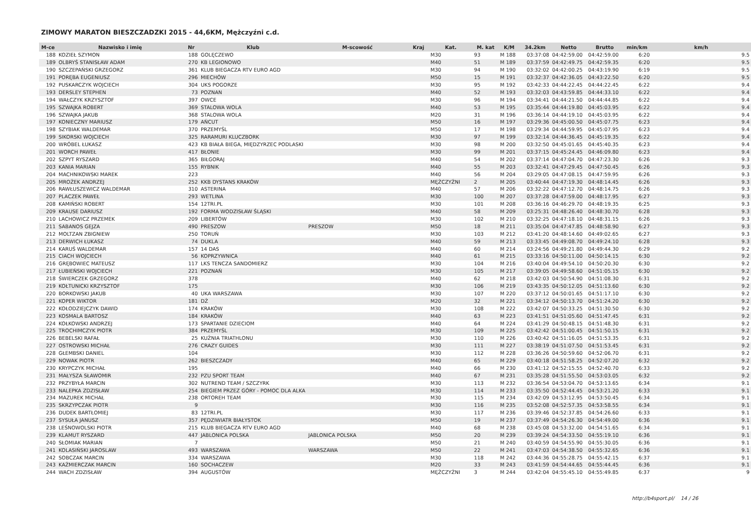ZIMOWY MARATON BIESZCZADZKI 2015 - 44,6KM, Mężczyźni c.d.
| M-ce | Nazwisko i imię | Nr | Klub | M-scowość | Kraj | Kat. | M. kat | K/M | 34.2km | Netto | Brutto | min/km | km/h |
| --- | --- | --- | --- | --- | --- | --- | --- | --- | --- | --- | --- | --- | --- |
| 188 | KOZIEŁ SZYMON | 188 | GOLĘCZEWO | | | M30 | 93 | M 188 | 03:37:08 | 04:42:59.00 | 04:42:59.00 | 6:20 | 9.5 |
| 189 | OLBRYŚ STANISŁAW ADAM | 270 | KB LEGIONOWO | | | M40 | 51 | M 189 | 03:37:59 | 04:42:49.75 | 04:42:59.35 | 6:20 | 9.5 |
| 190 | SZCZEPAŃSKI GRZEGORZ | 361 | KLUB BIEGACZA RTV EURO AGD | | | M30 | 94 | M 190 | 03:32:02 | 04:42:00.25 | 04:43:19.90 | 6:19 | 9.5 |
| 191 | PORĘBA EUGENIUSZ | 296 | MIECHÓW | | | M50 | 15 | M 191 | 03:32:37 | 04:42:36.05 | 04:43:22.50 | 6:20 | 9.5 |
| 192 | PUSKARCZYK WOJCIECH | 304 | UKS POGORZE | | | M30 | 95 | M 192 | 03:42:33 | 04:44:22.45 | 04:44:22.45 | 6:22 | 9.4 |
| 193 | DERSLEY STEPHEN | 73 | POZNAN | | | M40 | 52 | M 193 | 03:32:03 | 04:43:59.85 | 04:44:33.10 | 6:22 | 9.4 |
| 194 | WAŁCZYK KRZYSZTOF | 397 | OWCE | | | M30 | 96 | M 194 | 03:34:41 | 04:44:21.50 | 04:44:44.85 | 6:22 | 9.4 |
| 195 | SZWAJKA ROBERT | 369 | STALOWA WOLA | | | M40 | 53 | M 195 | 03:35:44 | 04:44:19.80 | 04:45:03.95 | 6:22 | 9.4 |
| 196 | SZWAJKA JAKUB | 368 | STALOWA WOLA | | | M20 | 31 | M 196 | 03:36:14 | 04:44:19.10 | 04:45:03.95 | 6:22 | 9.4 |
| 197 | KONIECZNY MARIUSZ | 179 | AŃCUT | | | M50 | 16 | M 197 | 03:29:36 | 04:45:00.50 | 04:45:07.75 | 6:23 | 9.4 |
| 198 | SZYBIAK WALDEMAR | 370 | PRZEMYŚL | | | M50 | 17 | M 198 | 03:29:34 | 04:44:59.95 | 04:45:07.95 | 6:23 | 9.4 |
| 199 | SIKORSKI WOJCIECH | 325 | RARAMURI KLUCZBORK | | | M30 | 97 | M 199 | 03:32:14 | 04:44:36.45 | 04:45:19.35 | 6:22 | 9.4 |
| 200 | WRÓBEL ŁUKASZ | 423 | KB BIAŁA BIEGA, MIĘDZYRZEC PODLASKI | | | M30 | 98 | M 200 | 03:32:50 | 04:45:01.65 | 04:45:40.35 | 6:23 | 9.4 |
| 201 | WORCH PAWEŁ | 417 | BŁONIE | | | M30 | 99 | M 201 | 03:37:15 | 04:45:24.45 | 04:46:09.80 | 6:23 | 9.4 |
| 202 | SZPYT RYSZARD | 365 | BIŁGORAJ | | | M40 | 54 | M 202 | 03:37:14 | 04:47:04.70 | 04:47:23.30 | 6:26 | 9.3 |
| 203 | KANIA MARIAN | 155 | RYBNIK | | | M40 | 55 | M 203 | 03:32:41 | 04:47:29.45 | 04:47:50.45 | 6:26 | 9.3 |
| 204 | MACHNIKOWSKI MAREK | 223 | | | | M40 | 56 | M 204 | 03:29:05 | 04:47:08.15 | 04:47:59.95 | 6:26 | 9.3 |
| 205 | MROŻEK ANDRZEJ | 252 | KKB DYSTANS KRAKÓW | | | MĘŻCZYŹNI | 2 | M 205 | 03:40:44 | 04:47:19.30 | 04:48:14.45 | 6:26 | 9.3 |
| 206 | RAWŁUSZEWICZ WALDEMAR | 310 | ASTERINA | | | M40 | 57 | M 206 | 03:32:22 | 04:47:12.70 | 04:48:14.75 | 6:26 | 9.3 |
| 207 | PLACZEK PAWEŁ | 293 | WETLINA | | | M30 | 100 | M 207 | 03:37:28 | 04:47:59.00 | 04:48:17.95 | 6:27 | 9.3 |
| 208 | KAMIŃSKI ROBERT | 154 | 12TRI.PL | | | M30 | 101 | M 208 | 03:36:16 | 04:46:29.70 | 04:48:19.35 | 6:25 | 9.3 |
| 209 | KRAUSE DARIUSZ | 192 | FORMA WODZISŁAW ŚLĄSKI | | | M40 | 58 | M 209 | 03:25:31 | 04:48:26.40 | 04:48:30.70 | 6:28 | 9.3 |
| 210 | LACHOWICZ PRZEMEK | 209 | LIBERTÓW | | | M30 | 102 | M 210 | 03:32:25 | 04:47:18.10 | 04:48:31.15 | 6:26 | 9.3 |
| 211 | SABANOS GEJZA | 490 | PRESZOW | PRESZOW | | M50 | 18 | M 211 | 03:35:04 | 04:47:47.85 | 04:48:58.90 | 6:27 | 9.3 |
| 212 | MOLTZAN ZBIGNIEW | 250 | TORUŃ | | | M30 | 103 | M 212 | 03:41:20 | 04:48:14.60 | 04:49:02.65 | 6:27 | 9.3 |
| 213 | DERWICH ŁUKASZ | 74 | DUKLA | | | M40 | 59 | M 213 | 03:33:45 | 04:49:08.70 | 04:49:24.10 | 6:28 | 9.3 |
| 214 | KARUŚ WALDEMAR | 157 | 14 DAS | | | M40 | 60 | M 214 | 03:24:56 | 04:49:21.80 | 04:49:44.30 | 6:29 | 9.2 |
| 215 | CIACH WOJCIECH | 56 | KOPRZYWNICA | | | M40 | 61 | M 215 | 03:33:16 | 04:50:11.00 | 04:50:14.15 | 6:30 | 9.2 |
| 216 | GRĘBOWIEC MATEUSZ | 117 | LKS TENCZA SANDOMIERZ | | | M30 | 104 | M 216 | 03:40:04 | 04:49:54.10 | 04:50:20.30 | 6:30 | 9.2 |
| 217 | ŁUBIEŃSKI WOJCIECH | 221 | POZNAŃ | | | M30 | 105 | M 217 | 03:39:05 | 04:49:58.60 | 04:51:05.15 | 6:30 | 9.2 |
| 218 | ŚWIERCZEK GRZEGORZ | 378 | | | | M40 | 62 | M 218 | 03:42:03 | 04:50:54.90 | 04:51:08.30 | 6:31 | 9.2 |
| 219 | KOŁTUNICKI KRZYSZTOF | 175 | | | | M30 | 106 | M 219 | 03:43:35 | 04:50:12.05 | 04:51:13.60 | 6:30 | 9.2 |
| 220 | BORKOWSKI JAKUB | 40 | UKA WARSZAWA | | | M30 | 107 | M 220 | 03:37:12 | 04:50:01.65 | 04:51:17.10 | 6:30 | 9.2 |
| 221 | KOPER WIKTOR | 181 | DŻ | | | M20 | 32 | M 221 | 03:34:12 | 04:50:13.70 | 04:51:24.20 | 6:30 | 9.2 |
| 222 | KOŁODZIEJCZYK DAWID | 174 | KRAKÓW | | | M30 | 108 | M 222 | 03:42:07 | 04:50:33.25 | 04:51:30.50 | 6:30 | 9.2 |
| 223 | KOSMALA BARTOSZ | 184 | KRAKÓW | | | M40 | 63 | M 223 | 03:41:51 | 04:51:05.60 | 04:51:47.45 | 6:31 | 9.2 |
| 224 | KOŁKOWSKI ANDRZEJ | 173 | SPARTANIE DZIECIOM | | | M40 | 64 | M 224 | 03:41:29 | 04:50:48.15 | 04:51:48.30 | 6:31 | 9.2 |
| 225 | TROCHIMCZYK PIOTR | 384 | PRZEMYŚL | | | M30 | 109 | M 225 | 03:42:42 | 04:51:00.45 | 04:51:50.15 | 6:31 | 9.2 |
| 226 | BEBELSKI RAFAŁ | 25 | KUŹNIA TRIATHLONU | | | M30 | 110 | M 226 | 03:40:42 | 04:51:16.05 | 04:51:53.35 | 6:31 | 9.2 |
| 227 | OSTROWSKI MICHAŁ | 276 | CRAZY GUIDES | | | M30 | 111 | M 227 | 03:38:19 | 04:51:07.50 | 04:51:53.45 | 6:31 | 9.2 |
| 228 | GŁEMBSKI DANIEL | 104 | | | | M30 | 112 | M 228 | 03:36:26 | 04:50:59.60 | 04:52:06.70 | 6:31 | 9.2 |
| 229 | NOWAK PIOTR | 262 | BIESZCZADY | | | M40 | 65 | M 229 | 03:40:18 | 04:51:58.25 | 04:52:07.20 | 6:32 | 9.2 |
| 230 | KRYPCZYK MICHAŁ | 195 | | | | M40 | 66 | M 230 | 03:41:12 | 04:52:15.55 | 04:52:40.70 | 6:33 | 9.2 |
| 231 | MAŁYSZA SŁAWOMIR | 232 | PZU SPORT TEAM | | | M40 | 67 | M 231 | 03:35:28 | 04:51:55.50 | 04:53:03.05 | 6:32 | 9.2 |
| 232 | PRZYBYŁA MARCIN | 302 | NUTREND TEAM / SZCZYRK | | | M30 | 113 | M 232 | 03:36:54 | 04:53:04.70 | 04:53:13.65 | 6:34 | 9.1 |
| 233 | NALEPKA ZDZISŁAW | 254 | BIEGIEM PRZEZ GÓRY - POMOC DLA ALKA | | | M30 | 114 | M 233 | 03:35:50 | 04:52:44.45 | 04:53:21.20 | 6:33 | 9.1 |
| 234 | MAZUREK MICHAŁ | 238 | ORTOREH TEAM | | | M30 | 115 | M 234 | 03:42:09 | 04:53:12.95 | 04:53:50.45 | 6:34 | 9.1 |
| 235 | SKRZYPCZAK PIOTR | 9 | | | | M30 | 116 | M 235 | 03:52:08 | 04:52:57.35 | 04:53:58.55 | 6:34 | 9.1 |
| 236 | DUDEK BARTŁOMIEJ | 83 | 12TRI.PL | | | M30 | 117 | M 236 | 03:39:46 | 04:52:37.85 | 04:54:26.60 | 6:33 | 9.1 |
| 237 | SYSUŁA JANUSZ | 357 | PĘDZIWIATR BIAŁYSTOK | | | M50 | 19 | M 237 | 03:37:49 | 04:54:26.30 | 04:54:49.00 | 6:36 | 9.1 |
| 238 | LEŚNOWOLSKI PIOTR | 215 | KLUB BIEGACZA RTV EURO AGD | | | M40 | 68 | M 238 | 03:45:08 | 04:53:32.00 | 04:54:51.65 | 6:34 | 9.1 |
| 239 | KLAMUT RYSZARD | 447 | JABLONICA POLSKA | JABLONICA POLSKA | | M50 | 20 | M 239 | 03:39:24 | 04:54:33.50 | 04:55:19.10 | 6:36 | 9.1 |
| 240 | SŁOMIAK MARIAN | 7 | | | | M50 | 21 | M 240 | 03:40:59 | 04:54:55.90 | 04:55:30.05 | 6:36 | 9.1 |
| 241 | KOLASIŃSKI JAROSLAW | 493 | WARSZAWA | WARSZAWA | | M50 | 22 | M 241 | 03:47:03 | 04:54:38.50 | 04:55:32.65 | 6:36 | 9.1 |
| 242 | SOBCZAK MARCIN | 334 | WARSZAWA | | | M30 | 118 | M 242 | 03:44:36 | 04:55:28.75 | 04:55:42.15 | 6:37 | 9.1 |
| 243 | KAŹMIERCZAK MARCIN | 160 | SOCHACZEW | | | M20 | 33 | M 243 | 03:41:59 | 04:54:44.65 | 04:55:44.45 | 6:36 | 9.1 |
| 244 | WACH ZDZISŁAW | 394 | AUGUSTÓW | | | MĘŻCZYŹNI | 3 | M 244 | 03:42:04 | 04:55:45.10 | 04:55:49.85 | 6:37 | 9 |
http://b4sport.pl/ 14 / 26